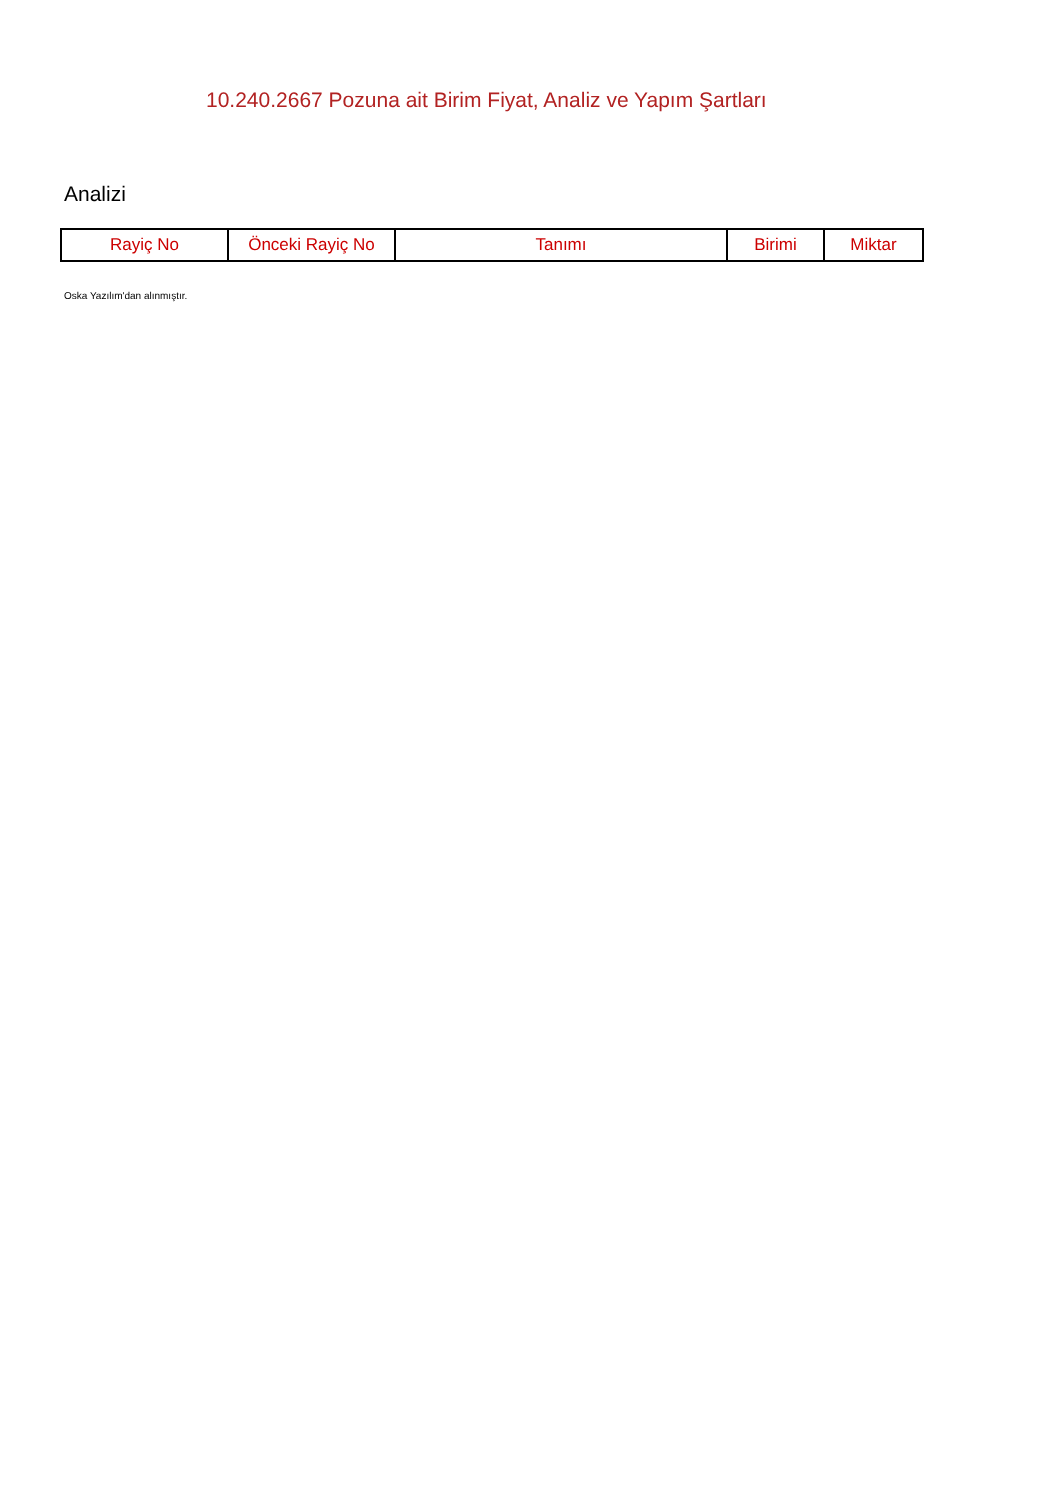10.240.2667 Pozuna ait Birim Fiyat, Analiz ve Yapım Şartları
Analizi
| Rayiç No | Önceki Rayiç No | Tanımı | Birimi | Miktar |
| --- | --- | --- | --- | --- |
Oska Yazılım'dan alınmıştır.